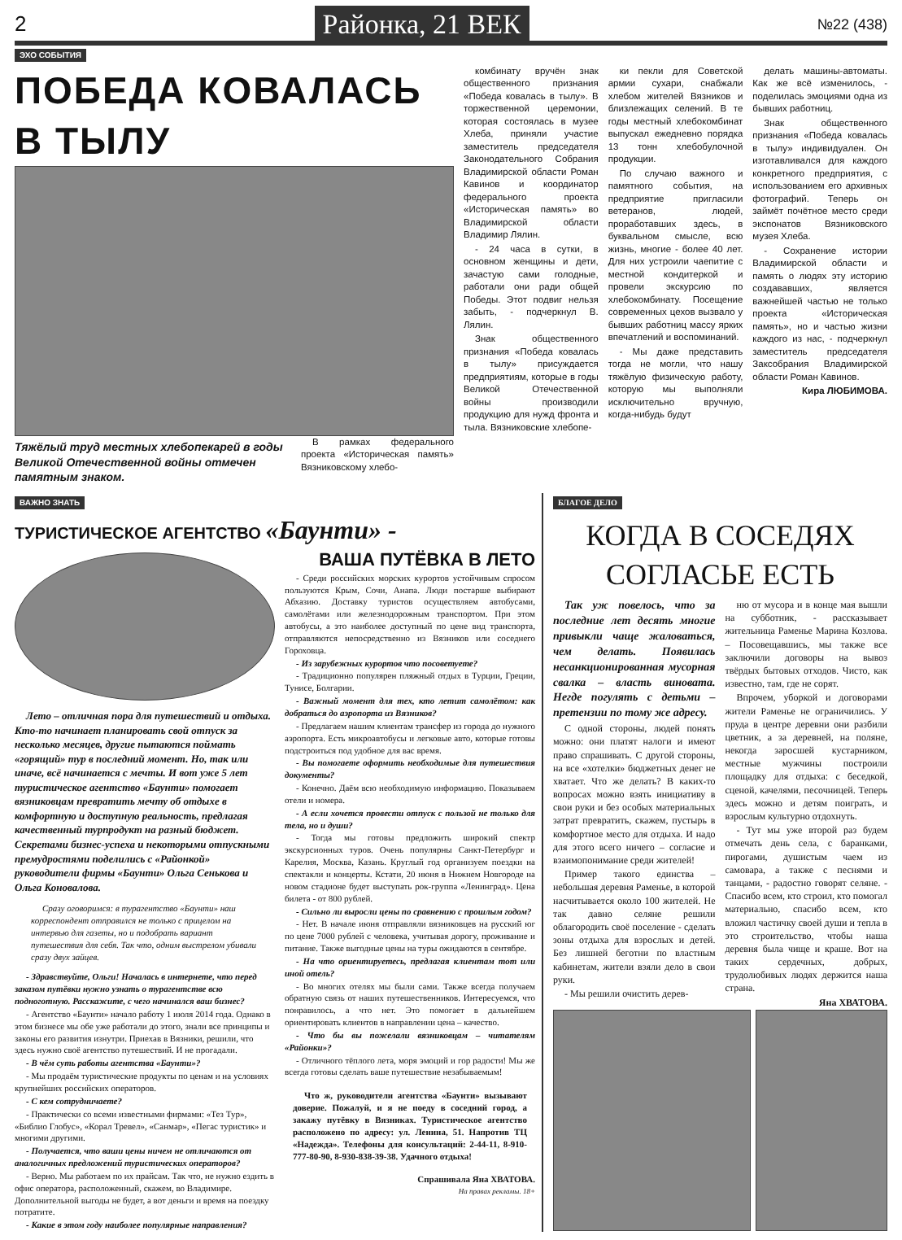2 Районка, 21 ВЕК №22 (438)
ЭХО СОБЫТИЯ
ПОБЕДА КОВАЛАСЬ В ТЫЛУ
Тяжёлый труд местных хлебопекарей в годы Великой Отечественной войны отмечен памятным знаком.
В рамках федерального проекта «Историческая память» Вязниковскому хлебо-
комбинату вручён знак общественного признания «Победа ковалась в тылу». В торжественной церемонии, которая состоялась в музее Хлеба, приняли участие заместитель председателя Законодательного Собрания Владимирской области Роман Кавинов и координатор федерального проекта «Историческая память» во Владимирской области Владимир Лялин.
- 24 часа в сутки, в основном женщины и дети, зачастую сами голодные, работали они ради общей Победы. Этот подвиг нельзя забыть, - подчеркнул В. Лялин.
Знак общественного признания «Победа ковалась в тылу» присуждается предприятиям, которые в годы Великой Отечественной войны производили продукцию для нужд фронта и тыла. Вязниковские хлебопе-
ки пекли для Советской армии сухари, снабжали хлебом жителей Вязников и близлежащих селений. В те годы местный хлебокомбинат выпускал ежедневно порядка 13 тонн хлебобулочной продукции.
По случаю важного и памятного события, на предприятие пригласили ветеранов, людей, проработавших здесь, в буквальном смысле, всю жизнь, многие - более 40 лет. Для них устроили чаепитие с местной кондитеркой и провели экскурсию по хлебокомбинату. Посещение современных цехов вызвало у бывших работниц массу ярких впечатлений и воспоминаний.
- Мы даже представить тогда не могли, что нашу тяжёлую физическую работу, которую мы выполняли исключительно вручную, когда-нибудь будут
делать машины-автоматы. Как же всё изменилось, - поделилась эмоциями одна из бывших работниц.
Знак общественного признания «Победа ковалась в тылу» индивидуален. Он изготавливался для каждого конкретного предприятия, с использованием его архивных фотографий. Теперь он займёт почётное место среди экспонатов Вязниковского музея Хлеба.
- Сохранение истории Владимирской области и память о людях эту историю создававших, является важнейшей частью не только проекта «Историческая память», но и частью жизни каждого из нас, - подчеркнул заместитель председателя Заксобрания Владимирской области Роман Кавинов.
Кира ЛЮБИМОВА.
ВАЖНО ЗНАТЬ
ТУРИСТИЧЕСКОЕ АГЕНТСТВО «Баунти» -
Лето – отличная пора для путешествий и отдыха. Кто-то начинает планировать свой отпуск за несколько месяцев, другие пытаются поймать «горящий» тур в последний момент. Но, так или иначе, всё начинается с мечты. И вот уже 5 лет туристическое агентство «Баунти» помогает вязниковцам превратить мечту об отдыхе в комфортную и доступную реальность, предлагая качественный турпродукт на разный бюджет. Секретами бизнес-успеха и некоторыми отпускными премудростями поделились с «Районкой» руководители фирмы «Баунти» Ольга Сенькова и Ольга Коновалова.
Сразу оговоримся: в турагентство «Баунти» наш корреспондент отправился не только с прицелом на интервью для газеты, но и подобрать вариант путешествия для себя. Так что, одним выстрелом убивали сразу двух зайцев.
- Здравствуйте, Ольги! Началась в интернете, что перед заказом путёвки нужно узнать о турагентстве всю подноготную. Расскажите, с чего начинался ваш бизнес?
- Агентство «Баунти» начало работу 1 июля 2014 года. Однако в этом бизнесе мы обе уже работали до этого, знали все принципы и законы его развития изнутри. Приехав в Вязники, решили, что здесь нужно своё агентство путешествий. И не прогадали.
- В чём суть работы агентства «Баунти»?
- Мы продаём туристические продукты по ценам и на условиях крупнейших российских операторов.
- С кем сотрудничаете?
- Практически со всеми известными фирмами: «Тез Тур», «Библио Глобус», «Корал Тревел», «Санмар», «Пегас туристик» и многими другими.
- Получается, что ваши цены ничем не отличаются от аналогичных предложений туристических операторов?
- Верно. Мы работаем по их прайсам. Так что, не нужно ездить в офис оператора, расположенный, скажем, во Владимире. Дополнительной выгоды не будет, а вот деньги и время на поездку потратите.
- Какие в этом году наиболее популярные направления?
ВАША ПУТЁВКА В ЛЕТО
- Среди российских морских курортов устойчивым спросом пользуются Крым, Сочи, Анапа. Люди постарше выбирают Абхазию. Доставку туристов осуществляем автобусами, самолётами или железнодорожным транспортом. При этом автобусы, а это наиболее доступный по цене вид транспорта, отправляются непосредственно из Вязников или соседнего Гороховца.
- Из зарубежных курортов что посоветуете?
- Традиционно популярен пляжный отдых в Турции, Греции, Тунисе, Болгарии.
- Важный момент для тех, кто летит самолётом: как добраться до аэропорта из Вязников?
- Предлагаем нашим клиентам трансфер из города до нужного аэропорта. Есть микроавтобусы и легковые авто, которые готовы подстроиться под удобное для вас время.
- Вы помогаете оформить необходимые для путешествия документы?
- Конечно. Даём всю необходимую информацию. Показываем отели и номера.
- А если хочется провести отпуск с пользой не только для тела, но и души?
- Тогда мы готовы предложить широкий спектр экскурсионных туров. Очень популярны Санкт-Петербург и Карелия, Москва, Казань. Круглый год организуем поездки на спектакли и концерты. Кстати, 20 июня в Нижнем Новгороде на новом стадионе будет выступать рок-группа «Ленинград». Цена билета - от 800 рублей.
- Сильно ли выросли цены по сравнению с прошлым годом?
- Нет. В начале июня отправляли вязниковцев на русский юг по цене 7000 рублей с человека, учитывая дорогу, проживание и питание. Также выгодные цены на туры ожидаются в сентябре.
- На что ориентируетесь, предлагая клиентам тот или иной отель?
- Во многих отелях мы были сами. Также всегда получаем обратную связь от наших путешественников. Интересуемся, что понравилось, а что нет. Это помогает в дальнейшем ориентировать клиентов в направлении цена – качество.
- Что бы вы пожелали вязниковцам – читателям «Районки»?
- Отличного тёплого лета, моря эмоций и гор радости! Мы же всегда готовы сделать ваше путешествие незабываемым!
Что ж, руководители агентства «Баунти» вызывают доверие. Пожалуй, и я не поеду в соседний город, а закажу путёвку в Вязниках. Туристическое агентство расположено по адресу: ул. Ленина, 51. Напротив ТЦ «Надежда». Телефоны для консультаций: 2-44-11, 8-910-777-80-90, 8-930-838-39-38. Удачного отдыха!
Спрашивала Яна ХВАТОВА.
На правах рекламы. 18+
БЛАГОЕ ДЕЛО
КОГДА В СОСЕДЯХ СОГЛАСЬЕ ЕСТЬ
Так уж повелось, что за последние лет десять многие привыкли чаще жаловаться, чем делать. Появилась несанкционированная мусорная свалка – власть виновата. Негде погулять с детьми – претензии по тому же адресу.
С одной стороны, людей понять можно: они платят налоги и имеют право спрашивать. С другой стороны, на все «хотелки» бюджетных денег не хватает. Что же делать? В каких-то вопросах можно взять инициативу в свои руки и без особых материальных затрат превратить, скажем, пустырь в комфортное место для отдыха. И надо для этого всего ничего – согласие и взаимопонимание среди жителей!
Пример такого единства – небольшая деревня Раменье, в которой насчитывается около 100 жителей. Не так давно селяне решили облагородить своё поселение - сделать зоны отдыха для взрослых и детей. Без лишней беготни по властным кабинетам, жители взяли дело в свои руки.
- Мы решили очистить дерев-
ню от мусора и в конце мая вышли на субботник, - рассказывает жительница Раменье Марина Козлова. – Посовещавшись, мы также все заключили договоры на вывоз твёрдых бытовых отходов. Чисто, как известно, там, где не сорят.
Впрочем, уборкой и договорами жители Раменье не ограничились. У пруда в центре деревни они разбили цветник, а за деревней, на поляне, некогда заросшей кустарником, местные мужчины построили площадку для отдыха: с беседкой, сценой, качелями, песочницей. Теперь здесь можно и детям поиграть, и взрослым культурно отдохнуть.
- Тут мы уже второй раз будем отмечать день села, с баранками, пирогами, душистым чаем из самовара, а также с песнями и танцами, - радостно говорят селяне. - Спасибо всем, кто строил, кто помогал материально, спасибо всем, кто вложил частичку своей души и тепла в это строительство, чтобы наша деревня была чище и краше. Вот на таких сердечных, добрых, трудолюбивых людях держится наша страна.
Яна ХВАТОВА.